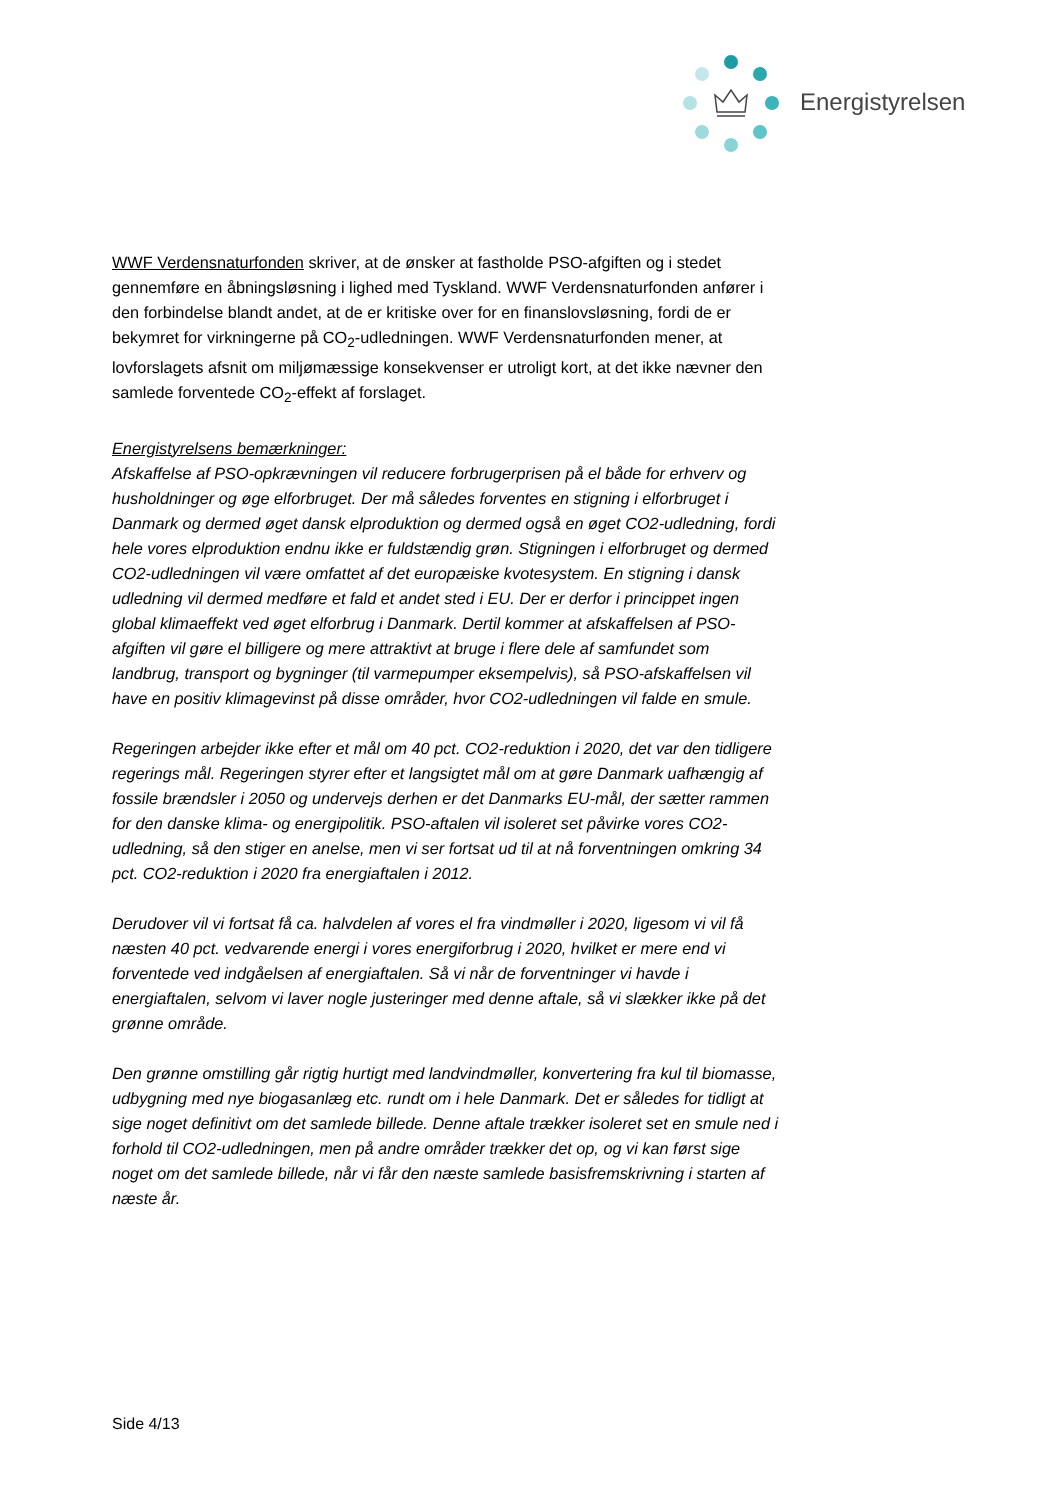Energistyrelsen
WWF Verdensnaturfonden skriver, at de ønsker at fastholde PSO-afgiften og i stedet gennemføre en åbningsløsning i lighed med Tyskland. WWF Verdensnaturfonden anfører i den forbindelse blandt andet, at de er kritiske over for en finanslovsløsning, fordi de er bekymret for virkningerne på CO<sub>2</sub>-udledningen. WWF Verdensnaturfonden mener, at lovforslagets afsnit om miljømæssige konsekvenser er utroligt kort, at det ikke nævner den samlede forventede CO<sub>2</sub>-effekt af forslaget.
Energistyrelsens bemærkninger:
Afskaffelse af PSO-opkrævningen vil reducere forbrugerprisen på el både for erhverv og husholdninger og øge elforbruget. Der må således forventes en stigning i elforbruget i Danmark og dermed øget dansk elproduktion og dermed også en øget CO2-udledning, fordi hele vores elproduktion endnu ikke er fuldstændig grøn. Stigningen i elforbruget og dermed CO2-udledningen vil være omfattet af det europæiske kvotesystem. En stigning i dansk udledning vil dermed medføre et fald et andet sted i EU. Der er derfor i princippet ingen global klimaeffekt ved øget elforbrug i Danmark. Dertil kommer at afskaffelsen af PSO-afgiften vil gøre el billigere og mere attraktivt at bruge i flere dele af samfundet som landbrug, transport og bygninger (til varmepumper eksempelvis), så PSO-afskaffelsen vil have en positiv klimagevinst på disse områder, hvor CO2-udledningen vil falde en smule.
Regeringen arbejder ikke efter et mål om 40 pct. CO2-reduktion i 2020, det var den tidligere regerings mål. Regeringen styrer efter et langsigtet mål om at gøre Danmark uafhængig af fossile brændsler i 2050 og undervejs derhen er det Danmarks EU-mål, der sætter rammen for den danske klima- og energipolitik. PSO-aftalen vil isoleret set påvirke vores CO2-udledning, så den stiger en anelse, men vi ser fortsat ud til at nå forventningen omkring 34 pct. CO2-reduktion i 2020 fra energiaftalen i 2012.
Derudover vil vi fortsat få ca. halvdelen af vores el fra vindmøller i 2020, ligesom vi vil få næsten 40 pct. vedvarende energi i vores energiforbrug i 2020, hvilket er mere end vi forventede ved indgåelsen af energiaftalen. Så vi når de forventninger vi havde i energiaftalen, selvom vi laver nogle justeringer med denne aftale, så vi slækker ikke på det grønne område.
Den grønne omstilling går rigtig hurtigt med landvindmøller, konvertering fra kul til biomasse, udbygning med nye biogasanlæg etc. rundt om i hele Danmark. Det er således for tidligt at sige noget definitivt om det samlede billede. Denne aftale trækker isoleret set en smule ned i forhold til CO2-udledningen, men på andre områder trækker det op, og vi kan først sige noget om det samlede billede, når vi får den næste samlede basisfremskrivning i starten af næste år.
Side 4/13